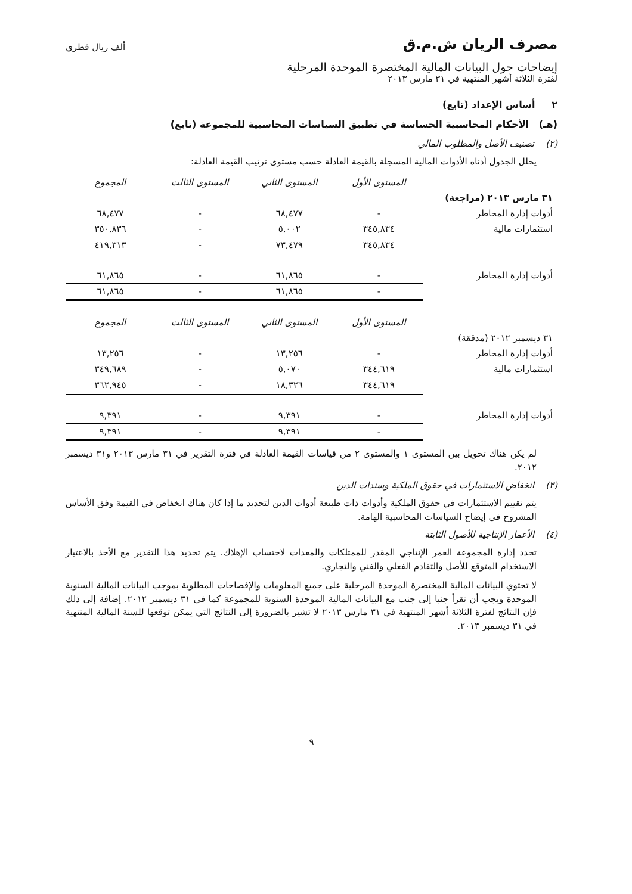مصرف الريان ش.م.ق ألف ريال قطري
إيضاحات حول البيانات المالية المختصرة الموحدة المرحلية
لفترة الثلاثة أشهر المنتهية في ٣١ مارس ٢٠١٣
٢ أساس الإعداد (تابع)
(هـ) الأحكام المحاسبية الحساسة في تطبيق السياسات المحاسبية للمجموعة (تابع)
(٢) تصنيف الأصل والمطلوب المالي
يحلل الجدول أدناه الأدوات المالية المسجلة بالقيمة العادلة حسب مستوى ترتيب القيمة العادلة:
| | المستوى الأول | المستوى الثاني | المستوى الثالث | المجموع |
| ٣١ مارس ٢٠١٣ (مراجعة) | | | | |
| أدوات إدارة المخاطر | - | ٦٨,٤٧٧ | - | ٦٨,٤٧٧ |
| استثمارات مالية | ٣٤٥,٨٣٤ | ٥,٠٠٢ | - | ٣٥٠,٨٣٦ |
| | ٣٤٥,٨٣٤ | ٧٣,٤٧٩ | - | ٤١٩,٣١٣ |
| أدوات إدارة المخاطر | - | ٦١,٨٦٥ | - | ٦١,٨٦٥ |
| | - | ٦١,٨٦٥ | - | ٦١,٨٦٥ |
| | المستوى الأول | المستوى الثاني | المستوى الثالث | المجموع |
| ٣١ ديسمبر ٢٠١٢ (مدققة) | | | | |
| أدوات إدارة المخاطر | - | ١٣,٢٥٦ | - | ١٣,٢٥٦ |
| استثمارات مالية | ٣٤٤,٦١٩ | ٥,٠٧٠ | - | ٣٤٩,٦٨٩ |
| | ٣٤٤,٦١٩ | ١٨,٣٢٦ | - | ٣٦٢,٩٤٥ |
| أدوات إدارة المخاطر | - | ٩,٣٩١ | - | ٩,٣٩١ |
| | - | ٩,٣٩١ | - | ٩,٣٩١ |
لم يكن هناك تحويل بين المستوى ١ والمستوى ٢ من قياسات القيمة العادلة في فترة التقرير في ٣١ مارس ٢٠١٣ و٣١ ديسمبر ٢٠١٢.
(٣) انخفاض الاستثمارات في حقوق الملكية وسندات الدين
يتم تقييم الاستثمارات في حقوق الملكية وأدوات ذات طبيعة أدوات الدين لتحديد ما إذا كان هناك انخفاض في القيمة وفق الأساس المشروح في إيضاح السياسات المحاسبية الهامة.
(٤) الأعمار الإنتاجية للأصول الثابتة
تحدد إدارة المجموعة العمر الإنتاجي المقدر للممتلكات والمعدات لاحتساب الإهلاك. يتم تحديد هذا التقدير مع الأخذ بالاعتبار الاستخدام المتوقع للأصل والتقادم الفعلي والفني والتجاري.
لا تحتوي البيانات المالية المختصرة الموحدة المرحلية على جميع المعلومات والإفصاحات المطلوبة بموجب البيانات المالية السنوية الموحدة ويجب أن تقرأ جنبا إلى جنب مع البيانات المالية الموحدة السنوية للمجموعة كما في ٣١ ديسمبر ٢٠١٢. إضافة إلى ذلك فإن النتائج لفترة الثلاثة أشهر المنتهية في ٣١ مارس ٢٠١٣ لا تشير بالضرورة إلى النتائج التي يمكن توقعها للسنة المالية المنتهية في ٣١ ديسمبر ٢٠١٣.
٩